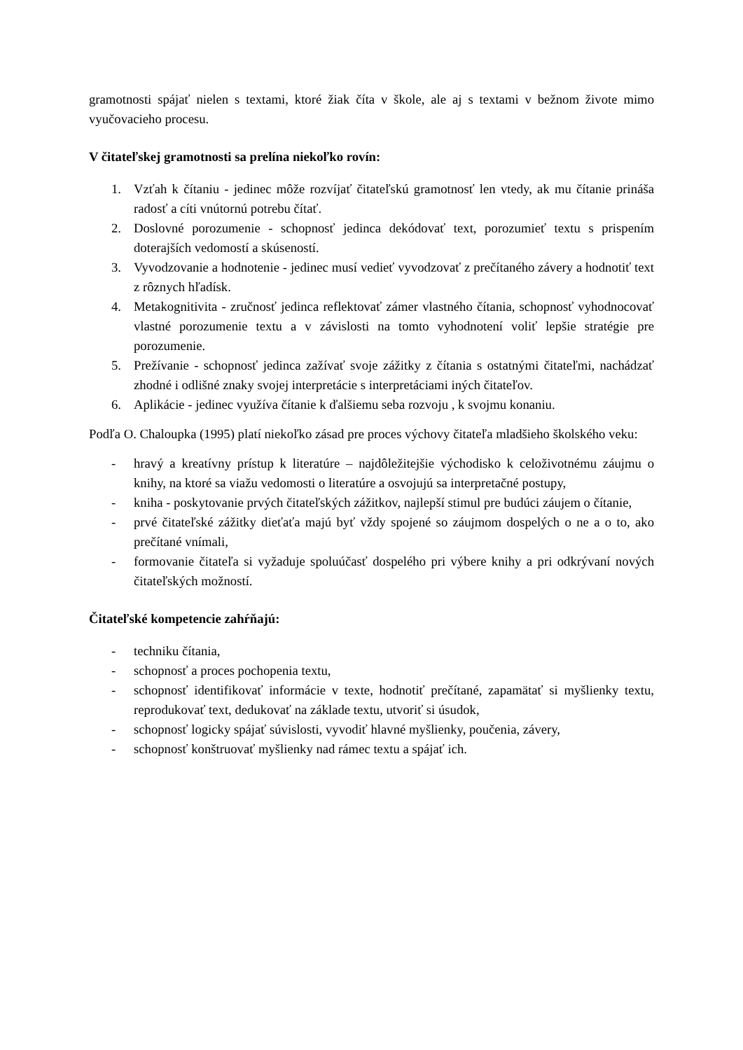gramotnosti spájať nielen s textami, ktoré žiak číta v škole, ale aj s textami v bežnom živote mimo vyučovacieho procesu.
V čitateľskej gramotnosti sa prelína niekoľko rovín:
1. Vzťah k čítaniu - jedinec môže rozvíjať čitateľskú gramotnosť len vtedy, ak mu čítanie prináša radosť a cíti vnútornú potrebu čítať.
2. Doslovné porozumenie - schopnosť jedinca dekódovať text, porozumieť textu s prispením doterajších vedomostí a skúseností.
3. Vyvodzovanie a hodnotenie - jedinec musí vedieť vyvodzovať z prečítaného závery a hodnotiť text z rôznych hľadísk.
4. Metakognitivita - zručnosť jedinca reflektovať zámer vlastného čítania, schopnosť vyhodnocovať vlastné porozumenie textu a v závislosti na tomto vyhodnotení voliť lepšie stratégie pre porozumenie.
5. Prežívanie - schopnosť jedinca zažívať svoje zážitky z čítania s ostatnými čitateľmi, nachádzať zhodné i odlišné znaky svojej interpretácie s interpretáciami iných čitateľov.
6. Aplikácie - jedinec využíva čítanie k ďalšiemu seba rozvoju , k svojmu konaniu.
Podľa O. Chaloupka (1995) platí niekoľko zásad pre proces výchovy čitateľa mladšieho školského veku:
- hravý a kreatívny prístup k literatúre – najdôležitejšie východisko k celoživotnému záujmu o knihy, na ktoré sa viažu vedomosti o literatúre a osvojujú sa interpretačné postupy,
- kniha - poskytovanie prvých čitateľských zážitkov, najlepší stimul pre budúci záujem o čítanie,
- prvé čitateľské zážitky dieťaťa majú byť vždy spojené so záujmom dospelých o ne a o to, ako prečítané vnímali,
- formovanie čitateľa si vyžaduje spoluúčasť dospelého pri výbere knihy a pri odkrývaní nových čitateľských možností.
Čitateľské kompetencie zahŕňajú:
- techniku čítania,
- schopnosť a proces pochopenia textu,
- schopnosť identifikovať informácie v texte, hodnotiť prečítané, zapamätať si myšlienky textu, reprodukovať text, dedukovať na základe textu, utvoriť si úsudok,
- schopnosť logicky spájať súvislosti, vyvodiť hlavné myšlienky, poučenia, závery,
- schopnosť konštruovať myšlienky nad rámec textu a spájať ich.